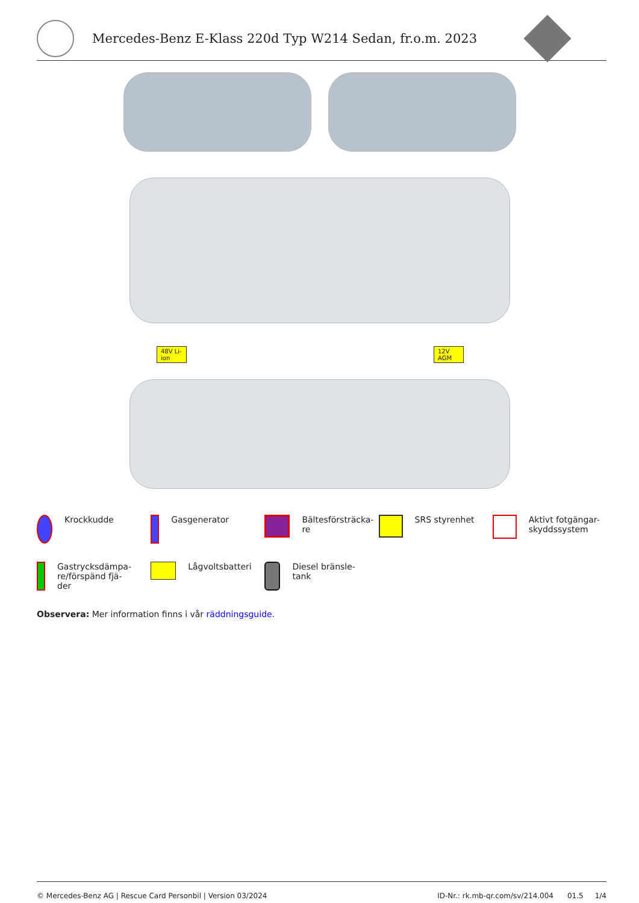Mercedes-Benz E-Klass 220d Typ W214 Sedan, fr.o.m. 2023
48V Li-ion
12V AGM
Krockkudde
Gasgenerator
Bältesförsträcka-
re
SRS styrenhet
Aktivt fotgängar-
skyddssystem
Gastrycksdämpa-
re/förspänd fjä-
der
Lågvoltsbatteri
Diesel bränsle-
tank
Observera: Mer information finns i vår räddningsguide.
© Mercedes-Benz AG | Rescue Card Personbil | Version 03/2024 ID-Nr.: rk.mb-qr.com/sv/214.004 01.5 1/4